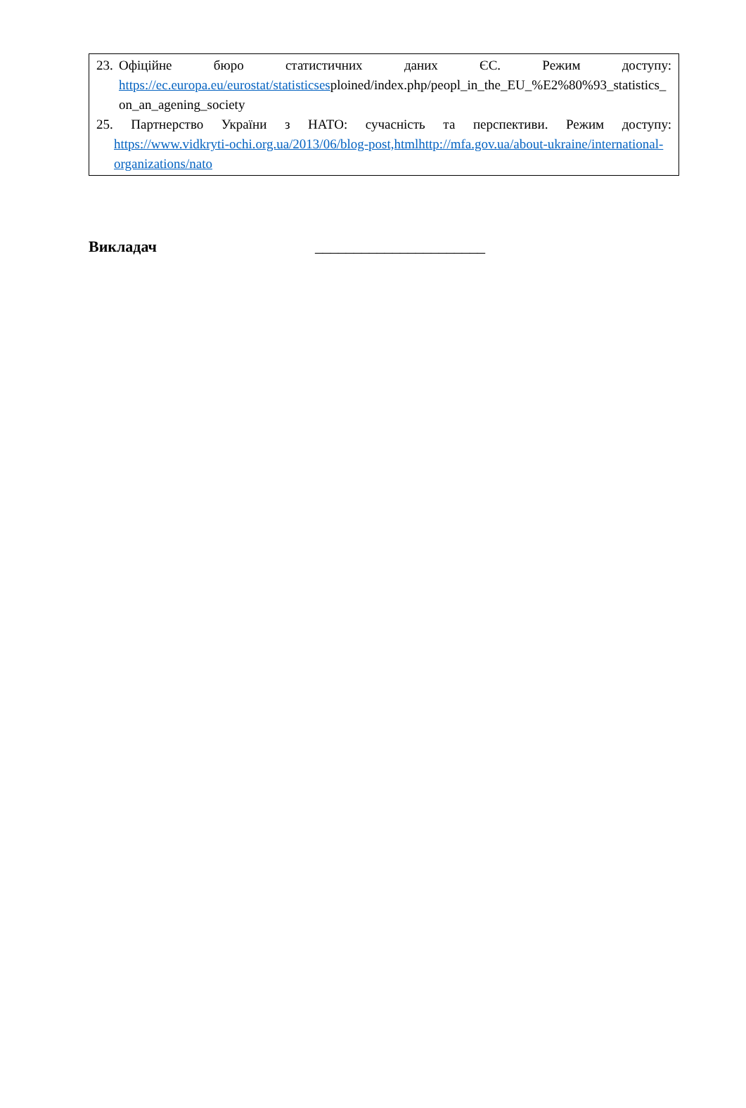23.
Офіційне бюро статистичних даних ЄС. Режим доступу:
https://ec.europa.eu/eurostat/statisticsesploined/index.php/peopl_in_the_EU_%E2%80%93_statistics_on_an_agening_society
25. Партнерство України з НАТО: сучасність та перспективи. Режим доступу:
https://www.vidkryti-ochi.org.ua/2013/06/blog-post,htmlhttp://mfa.gov.ua/about-ukraine/international-organizations/nato
Викладач ______________________